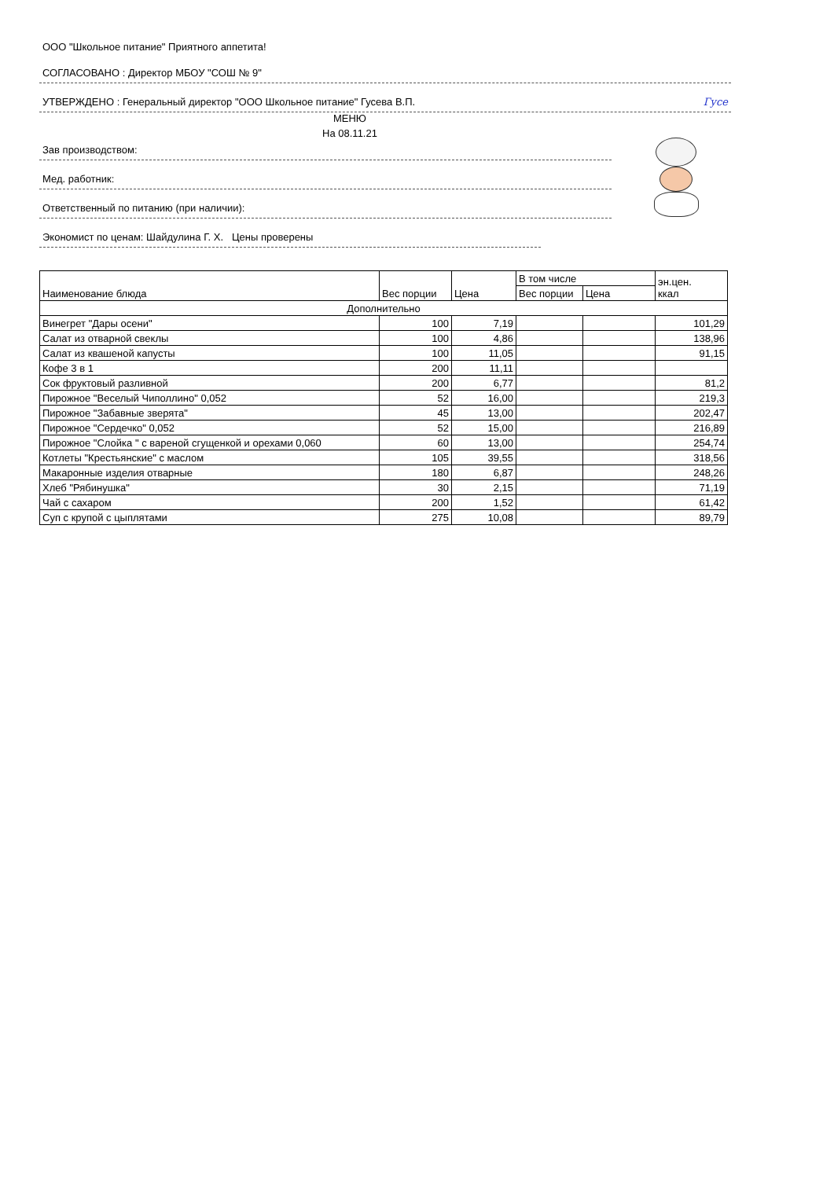ООО "Школьное питание" Приятного аппетита!
СОГЛАСОВАНО : Директор МБОУ "СОШ № 9"
УТВЕРЖДЕНО : Генеральный директор "ООО Школьное питание" Гусева В.П. Гусе
МЕНЮ
На 08.11.21
Зав производством:
Мед. работник:
Ответственный по питанию (при наличии):
Экономист по ценам: Шайдулина Г. Х. Цены проверены
| Наименование блюда | Вес порции | Цена | В том числе | | эн.цен. ккал |
| --- | --- | --- | --- | --- | --- |
| | | | Вес порции | Цена | |
| Дополнительно | | | | | |
| Винегрет "Дары осени" | 100 | 7,19 | | | 101,29 |
| Салат из отварной свеклы | 100 | 4,86 | | | 138,96 |
| Салат из квашеной капусты | 100 | 11,05 | | | 91,15 |
| Кофе 3 в 1 | 200 | 11,11 | | | |
| Сок фруктовый разливной | 200 | 6,77 | | | 81,2 |
| Пирожное "Веселый Чиполлино" 0,052 | 52 | 16,00 | | | 219,3 |
| Пирожное "Забавные зверята" | 45 | 13,00 | | | 202,47 |
| Пирожное "Сердечко" 0,052 | 52 | 15,00 | | | 216,89 |
| Пирожное "Слойка " с вареной сгущенкой и орехами 0,060 | 60 | 13,00 | | | 254,74 |
| Котлеты "Крестьянские" с маслом | 105 | 39,55 | | | 318,56 |
| Макаронные изделия отварные | 180 | 6,87 | | | 248,26 |
| Хлеб "Рябинушка" | 30 | 2,15 | | | 71,19 |
| Чай с сахаром | 200 | 1,52 | | | 61,42 |
| Суп с крупой с цыплятами | 275 | 10,08 | | | 89,79 |